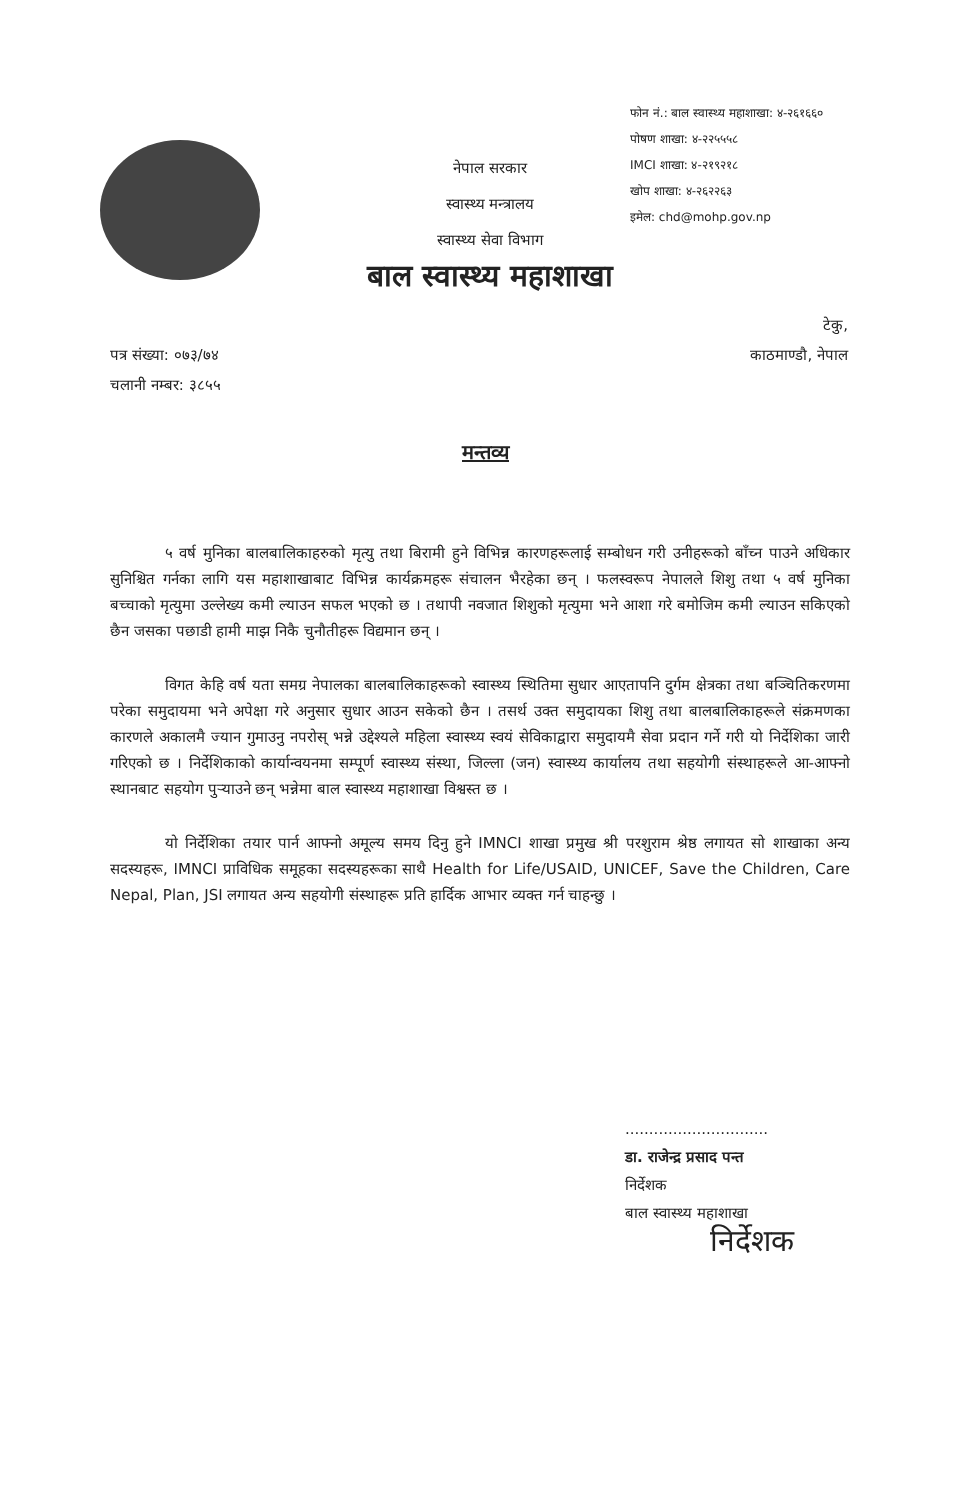फोन नं.: बाल स्वास्थ्य महाशाखा: ४-२६१६६०
पोषण शाखा: ४-२२५५५८
IMCI शाखा: ४-२१९२१८
खोप शाखा: ४-२६२२६३
इमेल: chd@mohp.gov.np
नेपाल सरकार
स्वास्थ्य मन्त्रालय
स्वास्थ्य सेवा विभाग
बाल स्वास्थ्य महाशाखा
पत्र संख्या: ०७३/७४
चलानी नम्बर: ३८५५
टेकु,
काठमाण्डौ, नेपाल
मन्तव्य
५ वर्ष मुनिका बालबालिकाहरुको मृत्यु तथा बिरामी हुने विभिन्न कारणहरूलाई सम्बोधन गरी उनीहरूको बाँच्न पाउने अधिकार सुनिश्चित गर्नका लागि यस महाशाखाबाट विभिन्न कार्यक्रमहरू संचालन भैरहेका छन् । फलस्वरूप नेपालले शिशु तथा ५ वर्ष मुनिका बच्चाको मृत्युमा उल्लेख्य कमी ल्याउन सफल भएको छ । तथापी नवजात शिशुको मृत्युमा भने आशा गरे बमोजिम कमी ल्याउन सकिएको छैन जसका पछाडी हामी माझ निकै चुनौतीहरू विद्यमान छन् ।
विगत केहि वर्ष यता समग्र नेपालका बालबालिकाहरूको स्वास्थ्य स्थितिमा सुधार आएतापनि दुर्गम क्षेत्रका तथा बञ्चितिकरणमा परेका समुदायमा भने अपेक्षा गरे अनुसार सुधार आउन सकेको छैन । तसर्थ उक्त समुदायका शिशु तथा बालबालिकाहरूले संक्रमणका कारणले अकालमै ज्यान गुमाउनु नपरोस् भन्ने उद्देश्यले महिला स्वास्थ्य स्वयं सेविकाद्वारा समुदायमै सेवा प्रदान गर्ने गरी यो निर्देशिका जारी गरिएको छ । निर्देशिकाको कार्यान्वयनमा सम्पूर्ण स्वास्थ्य संस्था, जिल्ला (जन) स्वास्थ्य कार्यालय तथा सहयोगी संस्थाहरूले आ-आफ्नो स्थानबाट सहयोग पुऱ्याउने छन् भन्नेमा बाल स्वास्थ्य महाशाखा विश्वस्त छ ।
यो निर्देशिका तयार पार्न आफ्नो अमूल्य समय दिनु हुने IMNCI शाखा प्रमुख श्री परशुराम श्रेष्ठ लगायत सो शाखाका अन्य सदस्यहरू, IMNCI प्राविधिक समूहका सदस्यहरूका साथै Health for Life/USAID, UNICEF, Save the Children, Care Nepal, Plan, JSI लगायत अन्य सहयोगी संस्थाहरू प्रति हार्दिक आभार व्यक्त गर्न चाहन्छु ।
..............................
डा. राजेन्द्र प्रसाद पन्त
निर्देशक
बाल स्वास्थ्य महाशाखा
निर्देशक